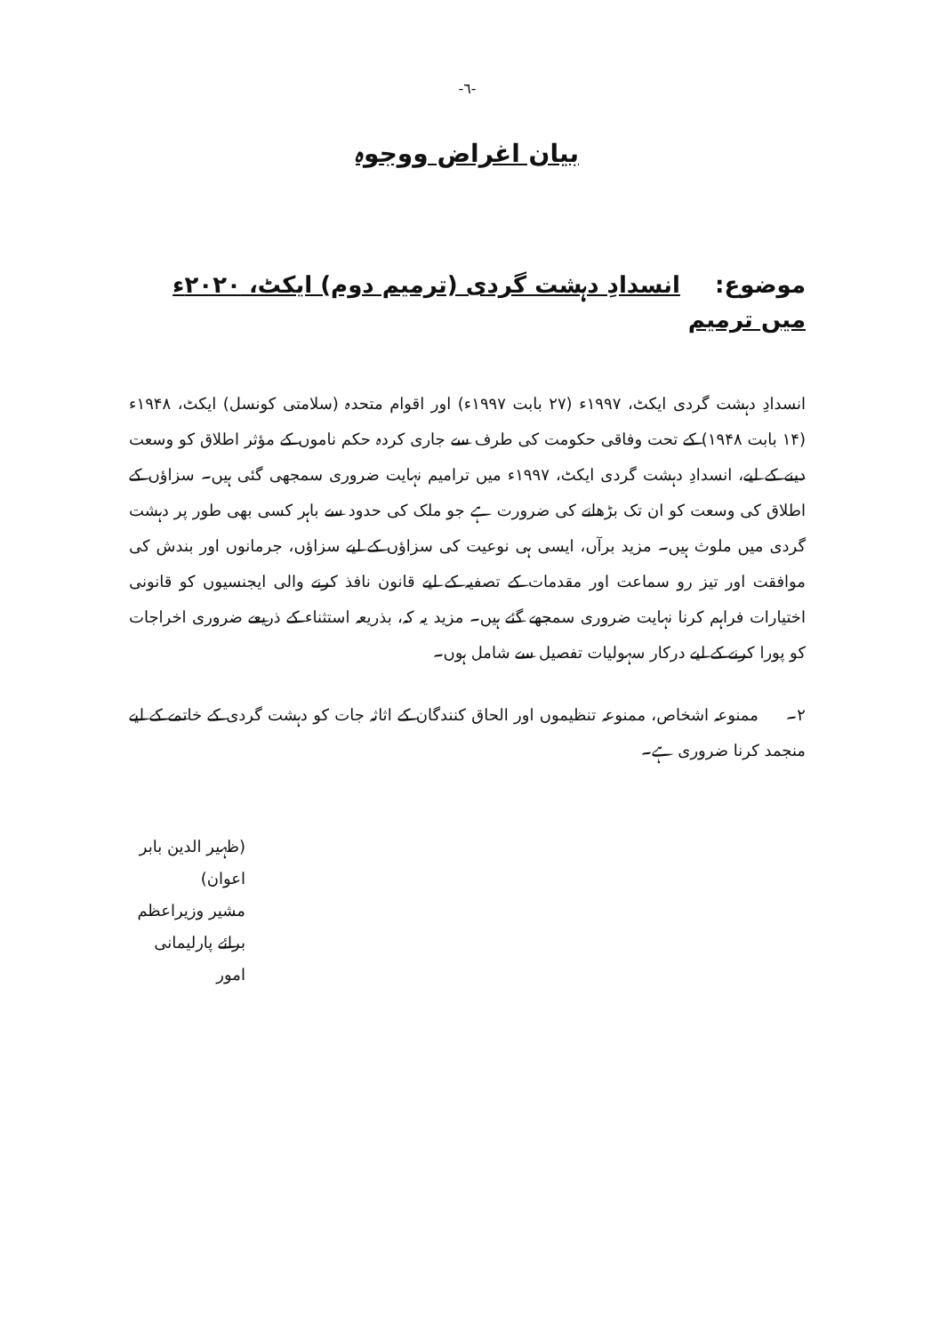-٦-
بیان اغراض ووجوہ
موضوع: انسدادِ دہشت گردی (ترمیم دوم) ایکٹ، ۲۰۲۰ء میں ترمیم
انسدادِ دہشت گردی ایکٹ، ۱۹۹۷ء (۲۷ بابت ۱۹۹۷ء) اور اقوام متحدہ (سلامتی کونسل) ایکٹ، ۱۹۴۸ء (۱۴ بابت ۱۹۴۸) کے تحت وفاقی حکومت کی طرف سے جاری کردہ حکم ناموں کے مؤثر اطلاق کو وسعت دینے کے لیے، انسدادِ دہشت گردی ایکٹ، ۱۹۹۷ء میں ترامیم نہایت ضروری سمجھی گئی ہیں۔ سزاؤں کے اطلاق کی وسعت کو ان تک بڑھانے کی ضرورت ہے جو ملک کی حدود سے باہر کسی بھی طور پر دہشت گردی میں ملوث ہیں۔ مزید برآں، ایسی ہی نوعیت کی سزاؤں کے لیے سزاؤں، جرمانوں اور بندش کی موافقت اور تیز رو سماعت اور مقدمات کے تصفیہ کے لیے قانون نافذ کرنے والی ایجنسیوں کو قانونی اختیارات فراہم کرنا نہایت ضروری سمجھے گئے ہیں۔ مزید یہ کہ، بذریعہ استثناء کے ذریعے ضروری اخراجات کو پورا کرنے کے لیے درکار سہولیات تفصیل سے شامل ہوں۔
۲۔ ممنوعہ اشخاص، ممنوعہ تنظیموں اور الحاق کنندگان کے اثاثہ جات کو دہشت گردی کے خاتمے کے لیے منجمد کرنا ضروری ہے۔
(ظہیر الدین بابر اعوان)
مشیر وزیراعظم برائے پارلیمانی امور